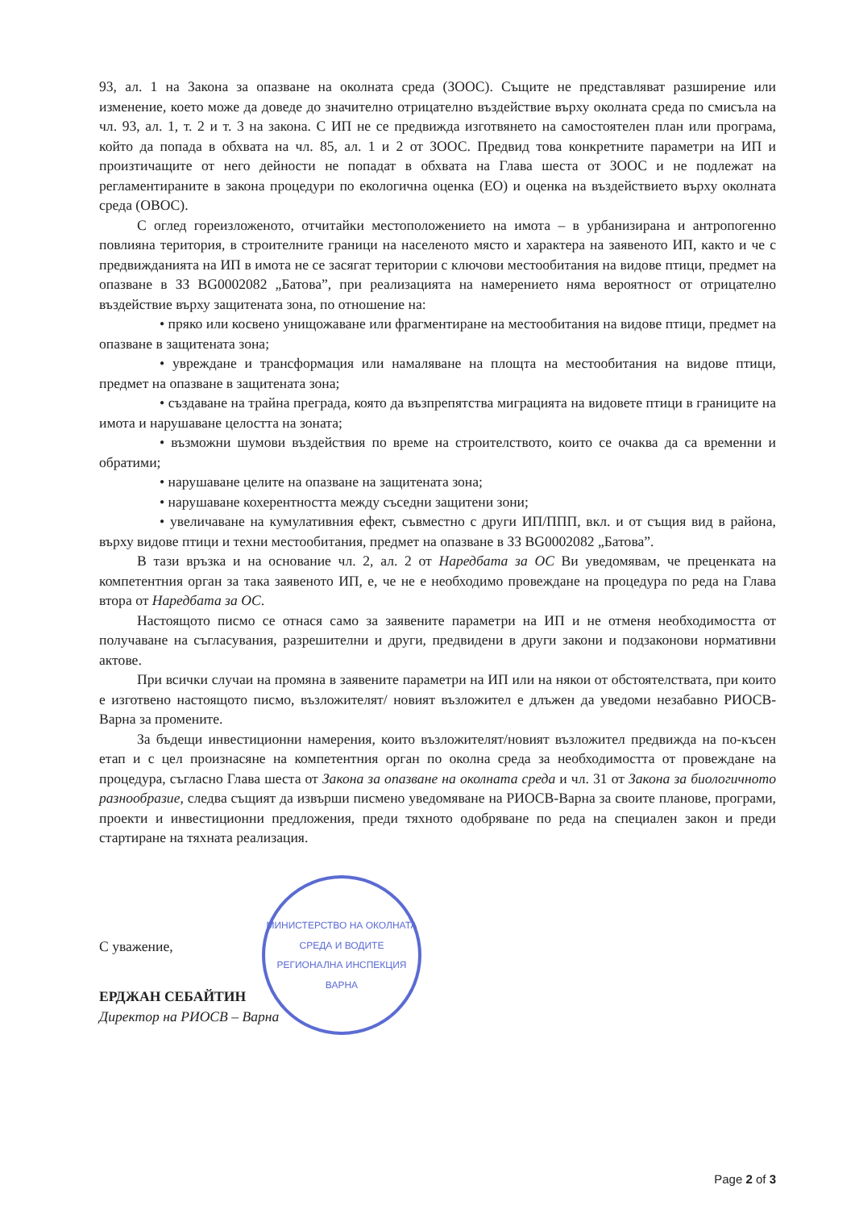93, ал. 1 на Закона за опазване на околната среда (ЗООС). Същите не представляват разширение или изменение, което може да доведе до значително отрицателно въздействие върху околната среда по смисъла на чл. 93, ал. 1, т. 2 и т. 3 на закона. С ИП не се предвижда изготвянето на самостоятелен план или програма, който да попада в обхвата на чл. 85, ал. 1 и 2 от ЗООС. Предвид това конкретните параметри на ИП и произтичащите от него дейности не попадат в обхвата на Глава шеста от ЗООС и не подлежат на регламентираните в закона процедури по екологична оценка (ЕО) и оценка на въздействието върху околната среда (ОВОС).
С оглед гореизложеното, отчитайки местоположението на имота – в урбанизирана и антропогенно повлияна територия, в строителните граници на населеното място и характера на заявеното ИП, както и че с предвижданията на ИП в имота не се засягат територии с ключови местообитания на видове птици, предмет на опазване в ЗЗ BG0002082 „Батова”, при реализацията на намерението няма вероятност от отрицателно въздействие върху защитената зона, по отношение на:
• пряко или косвено унищожаване или фрагментиране на местообитания на видове птици, предмет на опазване в защитената зона;
• увреждане и трансформация или намаляване на площта на местообитания на видове птици, предмет на опазване в защитената зона;
• създаване на трайна преграда, която да възпрепятства миграцията на видовете птици в границите на имота и нарушаване целостта на зоната;
• възможни шумови въздействия по време на строителството, които се очаква да са временни и обратими;
• нарушаване целите на опазване на защитената зона;
• нарушаване кохерентността между съседни защитени зони;
• увеличаване на кумулативния ефект, съвместно с други ИП/ППП, вкл. и от същия вид в района, върху видове птици и техни местообитания, предмет на опазване в ЗЗ BG0002082 „Батова”.
В тази връзка и на основание чл. 2, ал. 2 от Наредбата за ОС Ви уведомявам, че преценката на компетентния орган за така заявеното ИП, е, че не е необходимо провеждане на процедура по реда на Глава втора от Наредбата за ОС.
Настоящото писмо се отнася само за заявените параметри на ИП и не отменя необходимостта от получаване на съгласувания, разрешителни и други, предвидени в други закони и подзаконови нормативни актове.
При всички случаи на промяна в заявените параметри на ИП или на някои от обстоятелствата, при които е изготвено настоящото писмо, възложителят/ новият възложител е длъжен да уведоми незабавно РИОСВ-Варна за промените.
За бъдещи инвестиционни намерения, които възложителят/новият възложител предвижда на по-късен етап и с цел произнасяне на компетентния орган по околна среда за необходимостта от провеждане на процедура, съгласно Глава шеста от Закона за опазване на околната среда и чл. 31 от Закона за биологичното разнообразие, следва същият да извърши писмено уведомяване на РИОСВ-Варна за своите планове, програми, проекти и инвестиционни предложения, преди тяхното одобряване по реда на специален закон и преди стартиране на тяхната реализация.
С уважение,
ЕРДЖАН СЕБАЙТИН
Директор на РИОСВ – Варна
МИНИСТЕРСТВО НА ОКОЛНАТА СРЕДА И ВОДИТЕ
РЕГИОНАЛНА ИНСПЕКЦИЯ ВАРНА
Page 2 of 3